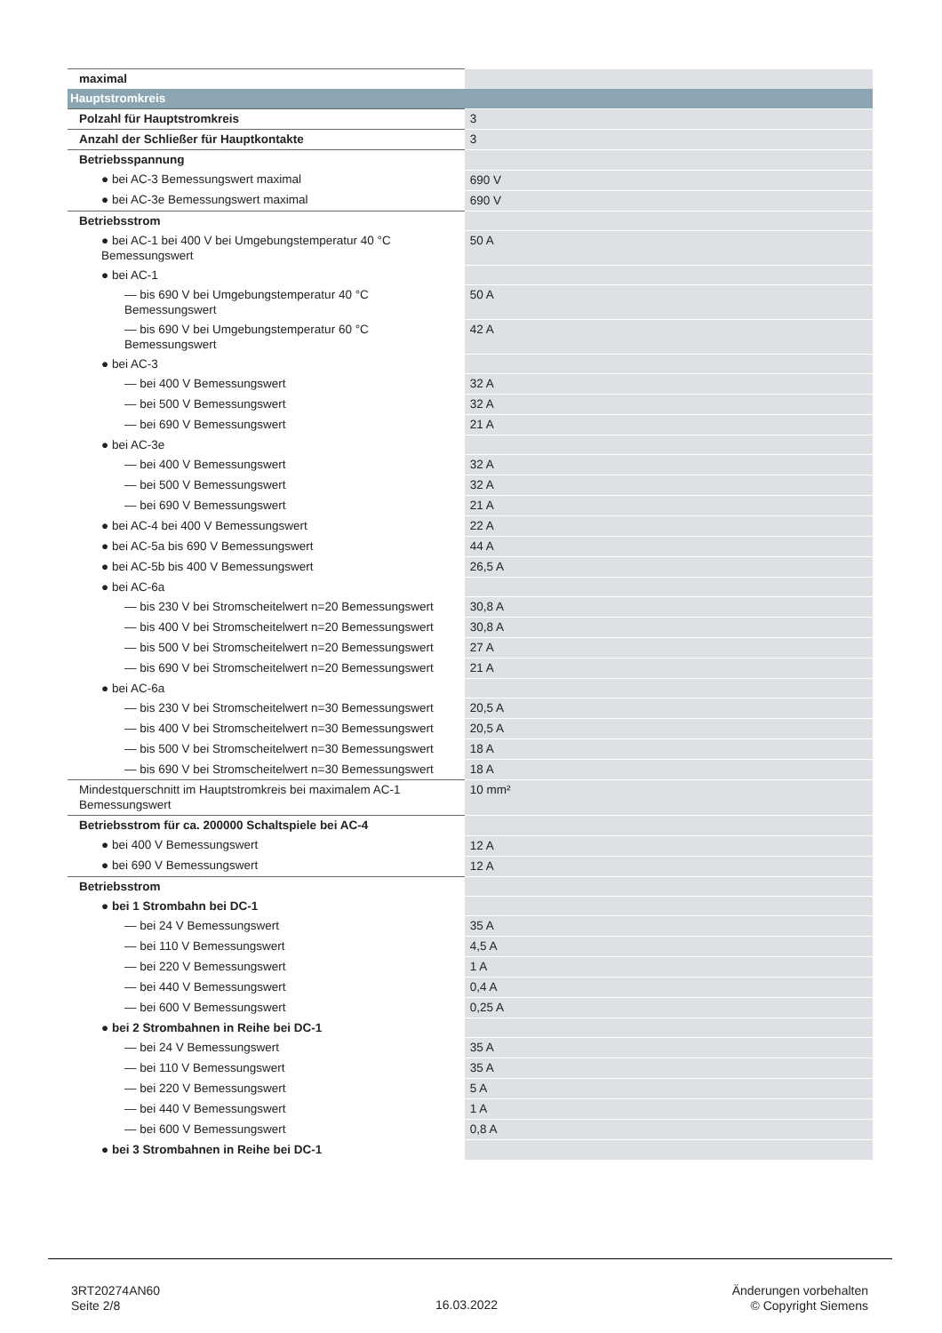| maximal | |
| Hauptstromkreis | |
| Polzahl für Hauptstromkreis | 3 |
| Anzahl der Schließer für Hauptkontakte | 3 |
| Betriebsspannung | |
| ● bei AC-3 Bemessungswert maximal | 690 V |
| ● bei AC-3e Bemessungswert maximal | 690 V |
| Betriebsstrom | |
| ● bei AC-1 bei 400 V bei Umgebungstemperatur 40 °C Bemessungswert | 50 A |
| ● bei AC-1 | |
| — bis 690 V bei Umgebungstemperatur 40 °C Bemessungswert | 50 A |
| — bis 690 V bei Umgebungstemperatur 60 °C Bemessungswert | 42 A |
| ● bei AC-3 | |
| — bei 400 V Bemessungswert | 32 A |
| — bei 500 V Bemessungswert | 32 A |
| — bei 690 V Bemessungswert | 21 A |
| ● bei AC-3e | |
| — bei 400 V Bemessungswert | 32 A |
| — bei 500 V Bemessungswert | 32 A |
| — bei 690 V Bemessungswert | 21 A |
| ● bei AC-4 bei 400 V Bemessungswert | 22 A |
| ● bei AC-5a bis 690 V Bemessungswert | 44 A |
| ● bei AC-5b bis 400 V Bemessungswert | 26,5 A |
| ● bei AC-6a | |
| — bis 230 V bei Stromscheitelwert n=20 Bemessungswert | 30,8 A |
| — bis 400 V bei Stromscheitelwert n=20 Bemessungswert | 30,8 A |
| — bis 500 V bei Stromscheitelwert n=20 Bemessungswert | 27 A |
| — bis 690 V bei Stromscheitelwert n=20 Bemessungswert | 21 A |
| ● bei AC-6a | |
| — bis 230 V bei Stromscheitelwert n=30 Bemessungswert | 20,5 A |
| — bis 400 V bei Stromscheitelwert n=30 Bemessungswert | 20,5 A |
| — bis 500 V bei Stromscheitelwert n=30 Bemessungswert | 18 A |
| — bis 690 V bei Stromscheitelwert n=30 Bemessungswert | 18 A |
| Mindestquerschnitt im Hauptstromkreis bei maximalem AC-1 Bemessungswert | 10 mm² |
| Betriebsstrom für ca. 200000 Schaltspiele bei AC-4 | |
| ● bei 400 V Bemessungswert | 12 A |
| ● bei 690 V Bemessungswert | 12 A |
| Betriebsstrom | |
| ● bei 1 Strombahn bei DC-1 | |
| — bei 24 V Bemessungswert | 35 A |
| — bei 110 V Bemessungswert | 4,5 A |
| — bei 220 V Bemessungswert | 1 A |
| — bei 440 V Bemessungswert | 0,4 A |
| — bei 600 V Bemessungswert | 0,25 A |
| ● bei 2 Strombahnen in Reihe bei DC-1 | |
| — bei 24 V Bemessungswert | 35 A |
| — bei 110 V Bemessungswert | 35 A |
| — bei 220 V Bemessungswert | 5 A |
| — bei 440 V Bemessungswert | 1 A |
| — bei 600 V Bemessungswert | 0,8 A |
| ● bei 3 Strombahnen in Reihe bei DC-1 | |
3RT20274AN60
Seite 2/8
16.03.2022
Änderungen vorbehalten
© Copyright Siemens